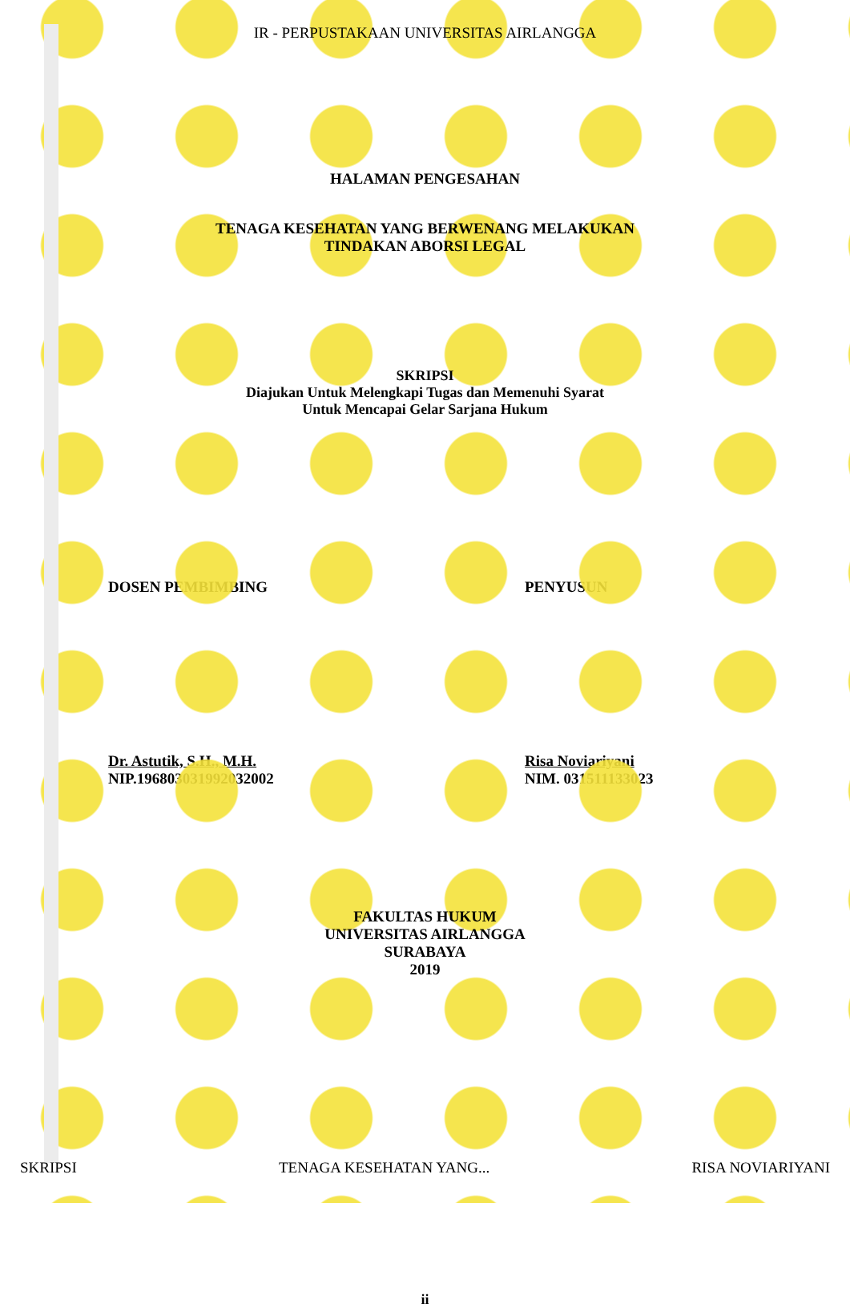IR - PERPUSTAKAAN UNIVERSITAS AIRLANGGA
HALAMAN PENGESAHAN
TENAGA KESEHATAN YANG BERWENANG MELAKUKAN
TINDAKAN ABORSI LEGAL
SKRIPSI
Diajukan Untuk Melengkapi Tugas dan Memenuhi Syarat
Untuk Mencapai Gelar Sarjana Hukum
DOSEN PEMBIMBING PENYUSUN
Dr. Astutik, S.H., M.H.
NIP.196803031992032002
Risa Noviariyani
NIM. 031511133023
FAKULTAS HUKUM
UNIVERSITAS AIRLANGGA
SURABAYA
2019
ii
SKRIPSI TENAGA KESEHATAN YANG... RISA NOVIARIYANI